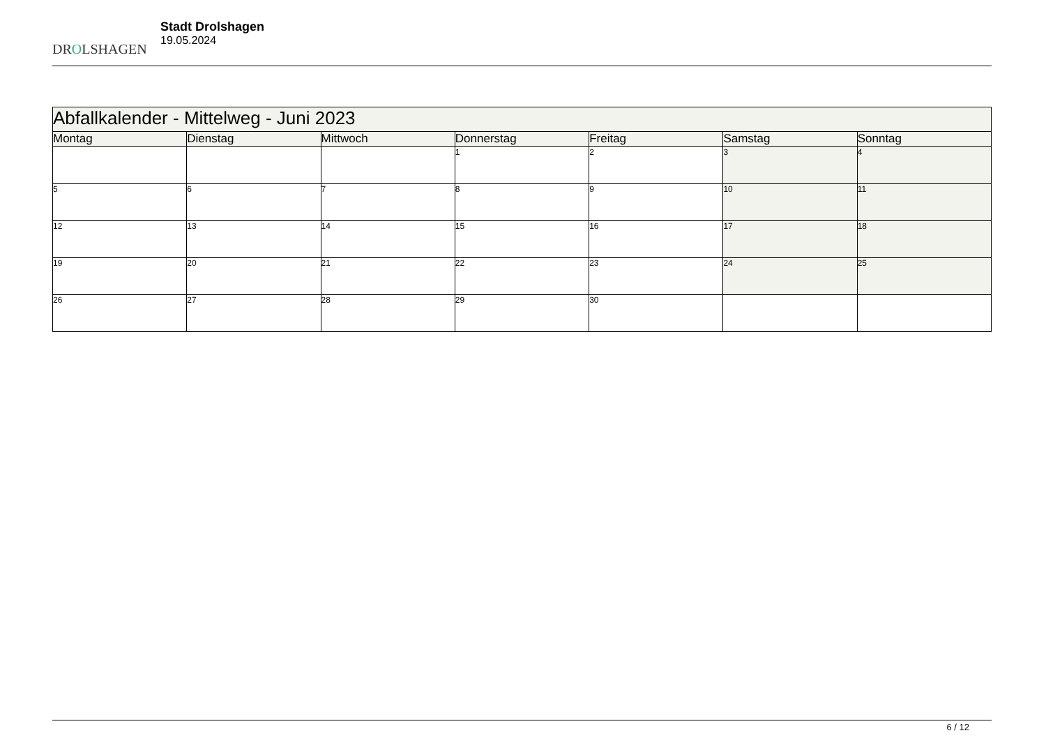DROLSHAGEN
Stadt Drolshagen
19.05.2024
| Abfallkalender - Mittelweg - Juni 2023 | | | | | | |
| --- | --- | --- | --- | --- | --- | --- |
| Montag | Dienstag | Mittwoch | Donnerstag | Freitag | Samstag | Sonntag |
| | | | 1 | 2 | 3 | 4 |
| 5 | 6 | 7 | 8 | 9 | 10 | 11 |
| 12 | 13 | 14 | 15 | 16 | 17 | 18 |
| 19 | 20 | 21 | 22 | 23 | 24 | 25 |
| 26 | 27 | 28 | 29 | 30 | | |
6 / 12